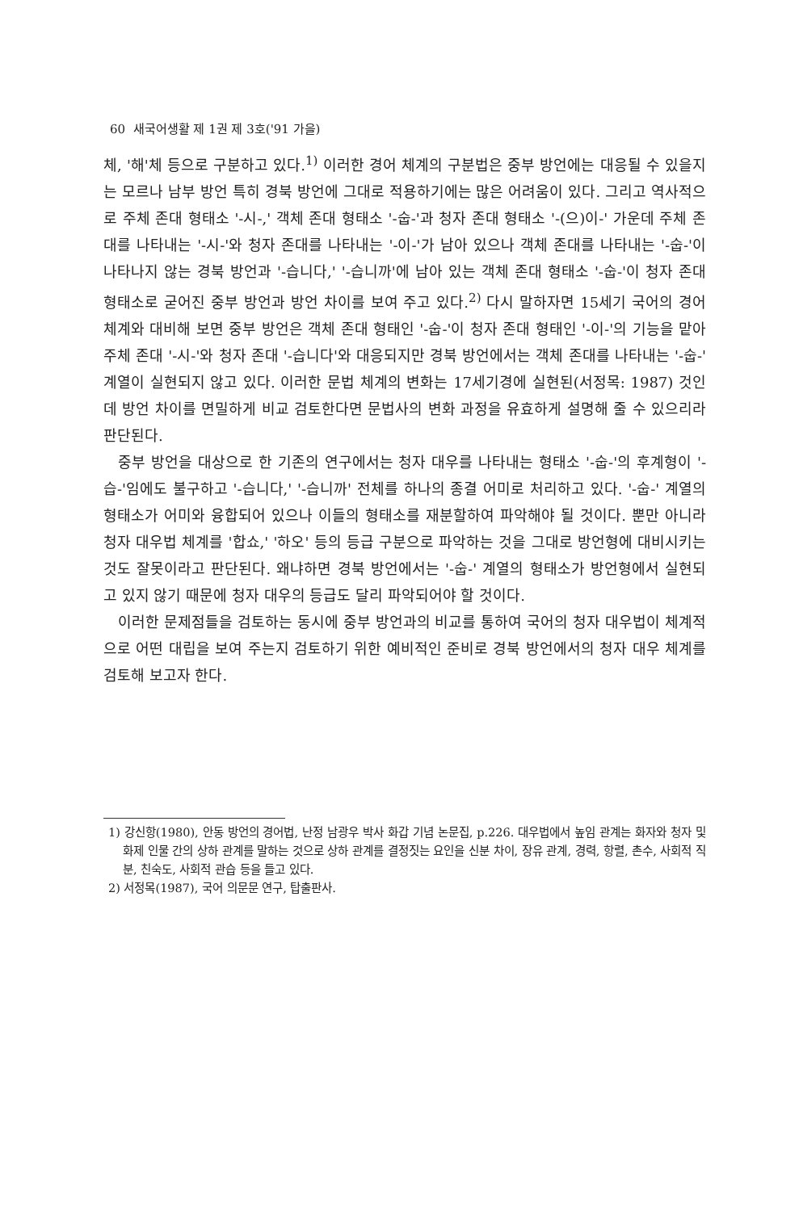60 새국어생활 제 1권 제 3호('91 가을)
체, '해'체 등으로 구분하고 있다.<sup>1)</sup> 이러한 경어 체계의 구분법은 중부 방언에는 대응될 수 있을지는 모르나 남부 방언 특히 경북 방언에 그대로 적용하기에는 많은 어려움이 있다. 그리고 역사적으로 주체 존대 형태소 '-시-,' 객체 존대 형태소 '-숩-'과 청자 존대 형태소 '-(으)이-' 가운데 주체 존대를 나타내는 '-시-'와 청자 존대를 나타내는 '-이-'가 남아 있으나 객체 존대를 나타내는 '-숩-'이 나타나지 않는 경북 방언과 '-습니다,' '-습니까'에 남아 있는 객체 존대 형태소 '-숩-'이 청자 존대 형태소로 굳어진 중부 방언과 방언 차이를 보여 주고 있다.<sup>2)</sup> 다시 말하자면 15세기 국어의 경어 체계와 대비해 보면 중부 방언은 객체 존대 형태인 '-숩-'이 청자 존대 형태인 '-이-'의 기능을 맡아 주체 존대 '-시-'와 청자 존대 '-습니다'와 대응되지만 경북 방언에서는 객체 존대를 나타내는 '-숩-' 계열이 실현되지 않고 있다. 이러한 문법 체계의 변화는 17세기경에 실현된(서정목: 1987) 것인데 방언 차이를 면밀하게 비교 검토한다면 문법사의 변화 과정을 유효하게 설명해 줄 수 있으리라 판단된다.
중부 방언을 대상으로 한 기존의 연구에서는 청자 대우를 나타내는 형태소 '-숩-'의 후계형이 '-습-'임에도 불구하고 '-습니다,' '-습니까' 전체를 하나의 종결 어미로 처리하고 있다. '-숩-' 계열의 형태소가 어미와 융합되어 있으나 이들의 형태소를 재분할하여 파악해야 될 것이다. 뿐만 아니라 청자 대우법 체계를 '합쇼,' '하오' 등의 등급 구분으로 파악하는 것을 그대로 방언형에 대비시키는 것도 잘못이라고 판단된다. 왜냐하면 경북 방언에서는 '-숩-' 계열의 형태소가 방언형에서 실현되고 있지 않기 때문에 청자 대우의 등급도 달리 파악되어야 할 것이다.
이러한 문제점들을 검토하는 동시에 중부 방언과의 비교를 통하여 국어의 청자 대우법이 체계적으로 어떤 대립을 보여 주는지 검토하기 위한 예비적인 준비로 경북 방언에서의 청자 대우 체계를 검토해 보고자 한다.
1) 강신항(1980), 안동 방언의 경어법, 난정 남광우 박사 화갑 기념 논문집, p.226. 대우법에서 높임 관계는 화자와 청자 및 화제 인물 간의 상하 관계를 말하는 것으로 상하 관계를 결정짓는 요인을 신분 차이, 장유 관계, 경력, 항렬, 촌수, 사회적 직분, 친숙도, 사회적 관습 등을 들고 있다.
2) 서정목(1987), 국어 의문문 연구, 탑출판사.